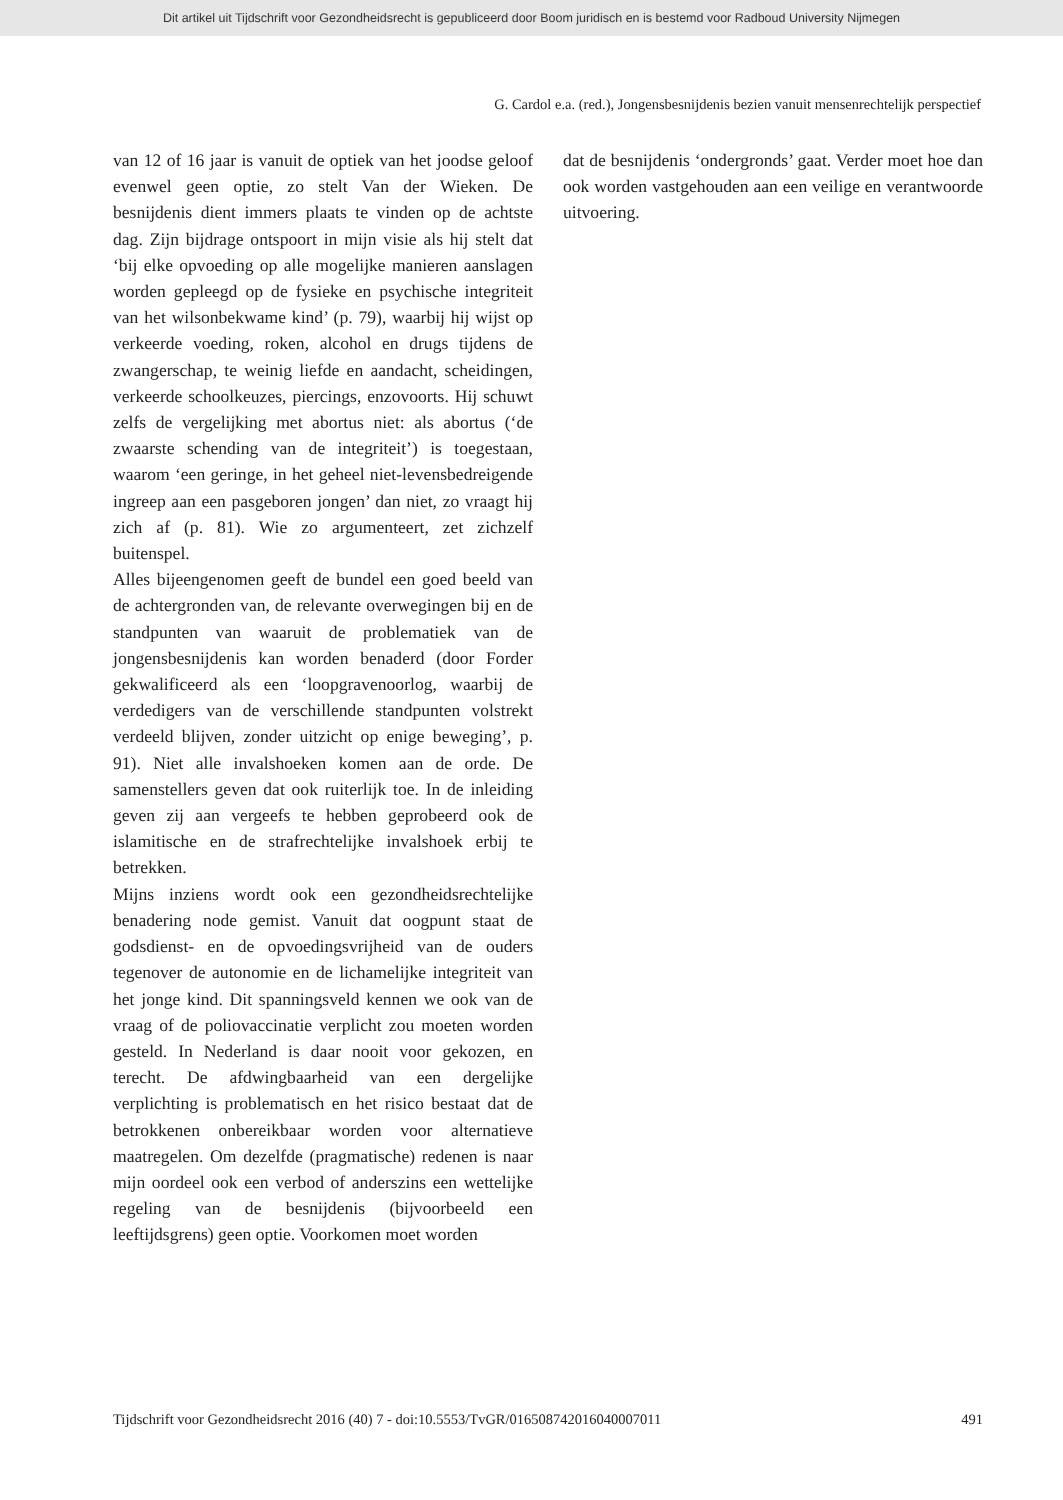Dit artikel uit Tijdschrift voor Gezondheidsrecht is gepubliceerd door Boom juridisch en is bestemd voor Radboud University Nijmegen
G. Cardol e.a. (red.), Jongensbesnijdenis bezien vanuit mensenrechtelijk perspectief
van 12 of 16 jaar is vanuit de optiek van het joodse geloof evenwel geen optie, zo stelt Van der Wieken. De besnijdenis dient immers plaats te vinden op de achtste dag. Zijn bijdrage ontspoort in mijn visie als hij stelt dat ‘bij elke opvoeding op alle mogelijke manieren aanslagen worden gepleegd op de fysieke en psychische integriteit van het wilsonbekwame kind’ (p. 79), waarbij hij wijst op verkeerde voeding, roken, alcohol en drugs tijdens de zwangerschap, te weinig liefde en aandacht, scheidingen, verkeerde schoolkeuzes, piercings, enzovoorts. Hij schuwt zelfs de vergelijking met abortus niet: als abortus (‘de zwaarste schending van de integriteit’) is toegestaan, waarom ‘een geringe, in het geheel niet-levensbedreigende ingreep aan een pasgeboren jongen’ dan niet, zo vraagt hij zich af (p. 81). Wie zo argumenteert, zet zichzelf buitenspel.
Alles bijeengenomen geeft de bundel een goed beeld van de achtergronden van, de relevante overwegingen bij en de standpunten van waaruit de problematiek van de jongensbesnijdenis kan worden benaderd (door Forder gekwalificeerd als een ‘loopgravenoorlog, waarbij de verdedigers van de verschillende standpunten volstrekt verdeeld blijven, zonder uitzicht op enige beweging’, p. 91). Niet alle invalshoeken komen aan de orde. De samenstellers geven dat ook ruiterlijk toe. In de inleiding geven zij aan vergeefs te hebben geprobeerd ook de islamitische en de strafrechtelijke invalshoek erbij te betrekken.
Mijns inziens wordt ook een gezondheidsrechtelijke benadering node gemist. Vanuit dat oogpunt staat de godsdienst- en de opvoedingsvrijheid van de ouders tegenover de autonomie en de lichamelijke integriteit van het jonge kind. Dit spanningsveld kennen we ook van de vraag of de poliovaccinatie verplicht zou moeten worden gesteld. In Nederland is daar nooit voor gekozen, en terecht. De afdwingbaarheid van een dergelijke verplichting is problematisch en het risico bestaat dat de betrokkenen onbereikbaar worden voor alternatieve maatregelen. Om dezelfde (pragmatische) redenen is naar mijn oordeel ook een verbod of anderszins een wettelijke regeling van de besnijdenis (bijvoorbeeld een leeftijdsgrens) geen optie. Voorkomen moet worden
dat de besnijdenis ‘ondergronds’ gaat. Verder moet hoe dan ook worden vastgehouden aan een veilige en verantwoorde uitvoering.
Tijdschrift voor Gezondheidsrecht 2016 (40) 7 - doi:10.5553/TvGR/016508742016040007011 491